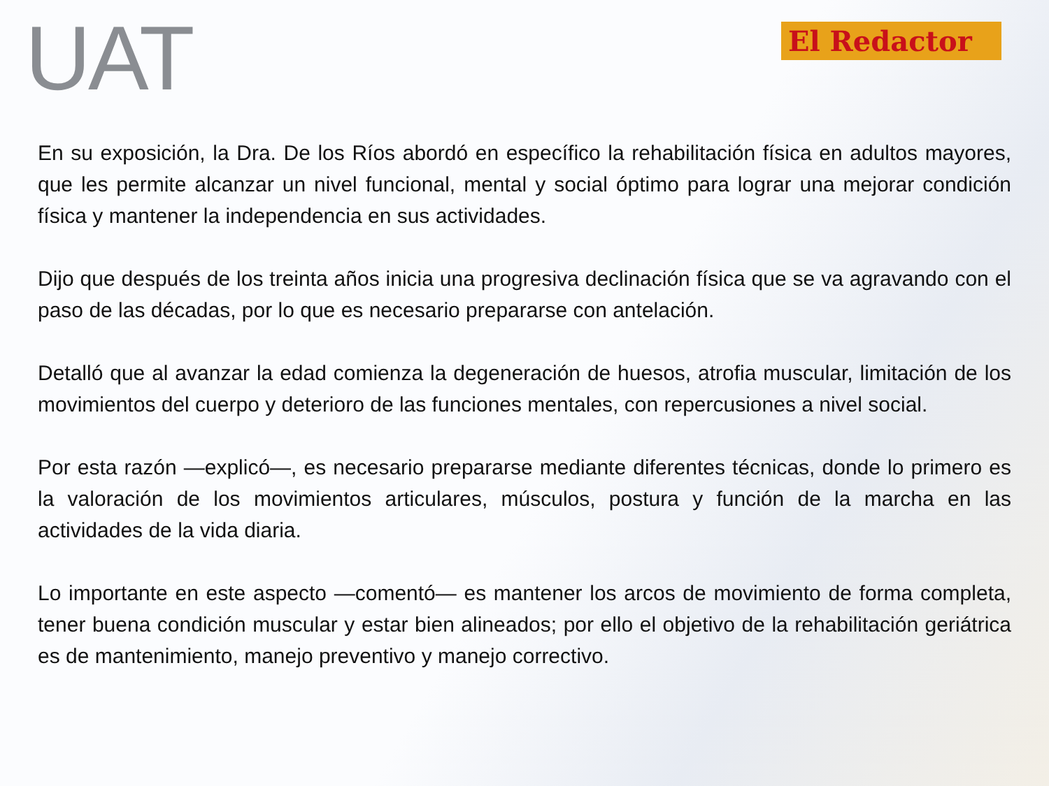UAT
El Redactor
En su exposición, la Dra. De los Ríos abordó en específico la rehabilitación física en adultos mayores, que les permite alcanzar un nivel funcional, mental y social óptimo para lograr una mejorar condición física y mantener la independencia en sus actividades.
Dijo que después de los treinta años inicia una progresiva declinación física que se va agravando con el paso de las décadas, por lo que es necesario prepararse con antelación.
Detalló que al avanzar la edad comienza la degeneración de huesos, atrofia muscular, limitación de los movimientos del cuerpo y deterioro de las funciones mentales, con repercusiones a nivel social.
Por esta razón —explicó—, es necesario prepararse mediante diferentes técnicas, donde lo primero es la valoración de los movimientos articulares, músculos, postura y función de la marcha en las actividades de la vida diaria.
Lo importante en este aspecto —comentó— es mantener los arcos de movimiento de forma completa, tener buena condición muscular y estar bien alineados; por ello el objetivo de la rehabilitación geriátrica es de mantenimiento, manejo preventivo y manejo correctivo.